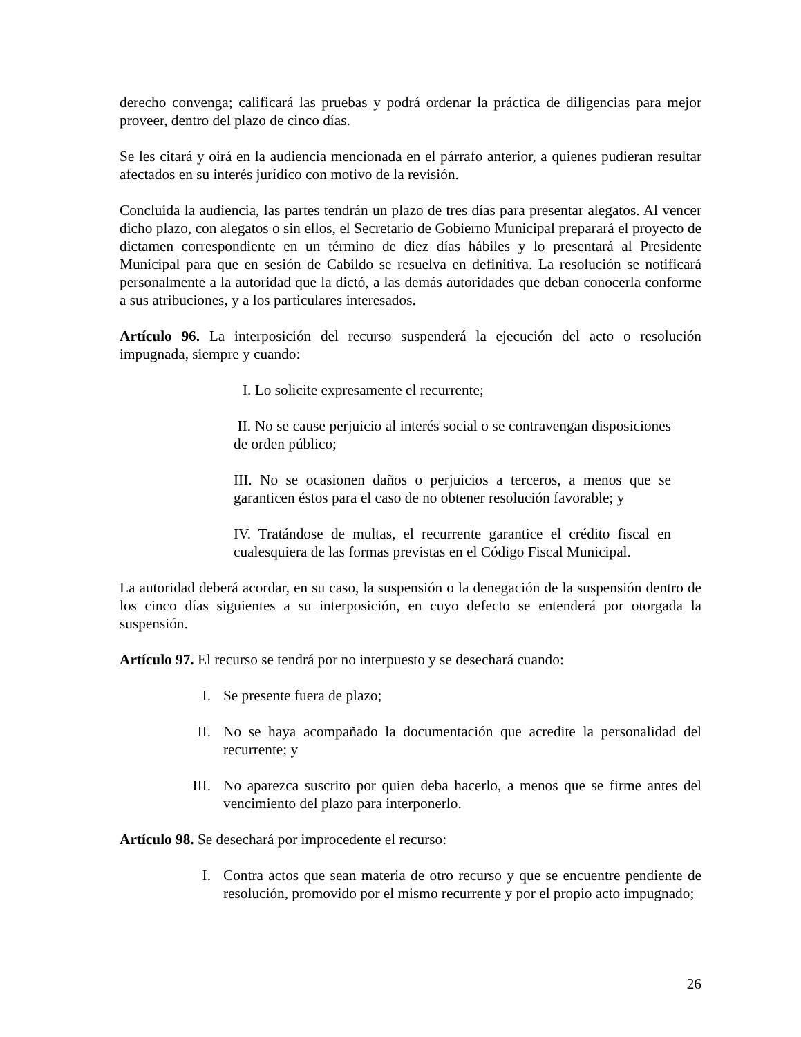derecho convenga; calificará las pruebas y podrá ordenar la práctica de diligencias para mejor proveer, dentro del plazo de cinco días.
Se les citará y oirá en la audiencia mencionada en el párrafo anterior, a quienes pudieran resultar afectados en su interés jurídico con motivo de la revisión.
Concluida la audiencia, las partes tendrán un plazo de tres días para presentar alegatos. Al vencer dicho plazo, con alegatos o sin ellos, el Secretario de Gobierno Municipal preparará el proyecto de dictamen correspondiente en un término de diez días hábiles y lo presentará al Presidente Municipal para que en sesión de Cabildo se resuelva en definitiva. La resolución se notificará personalmente a la autoridad que la dictó, a las demás autoridades que deban conocerla conforme a sus atribuciones, y a los particulares interesados.
Artículo 96. La interposición del recurso suspenderá la ejecución del acto o resolución impugnada, siempre y cuando:
I. Lo solicite expresamente el recurrente;
II. No se cause perjuicio al interés social o se contravengan disposiciones de orden público;
III. No se ocasionen daños o perjuicios a terceros, a menos que se garanticen éstos para el caso de no obtener resolución favorable; y
IV. Tratándose de multas, el recurrente garantice el crédito fiscal en cualesquiera de las formas previstas en el Código Fiscal Municipal.
La autoridad deberá acordar, en su caso, la suspensión o la denegación de la suspensión dentro de los cinco días siguientes a su interposición, en cuyo defecto se entenderá por otorgada la suspensión.
Artículo 97. El recurso se tendrá por no interpuesto y se desechará cuando:
I. Se presente fuera de plazo;
II. No se haya acompañado la documentación que acredite la personalidad del recurrente; y
III. No aparezca suscrito por quien deba hacerlo, a menos que se firme antes del vencimiento del plazo para interponerlo.
Artículo 98. Se desechará por improcedente el recurso:
I. Contra actos que sean materia de otro recurso y que se encuentre pendiente de resolución, promovido por el mismo recurrente y por el propio acto impugnado;
26